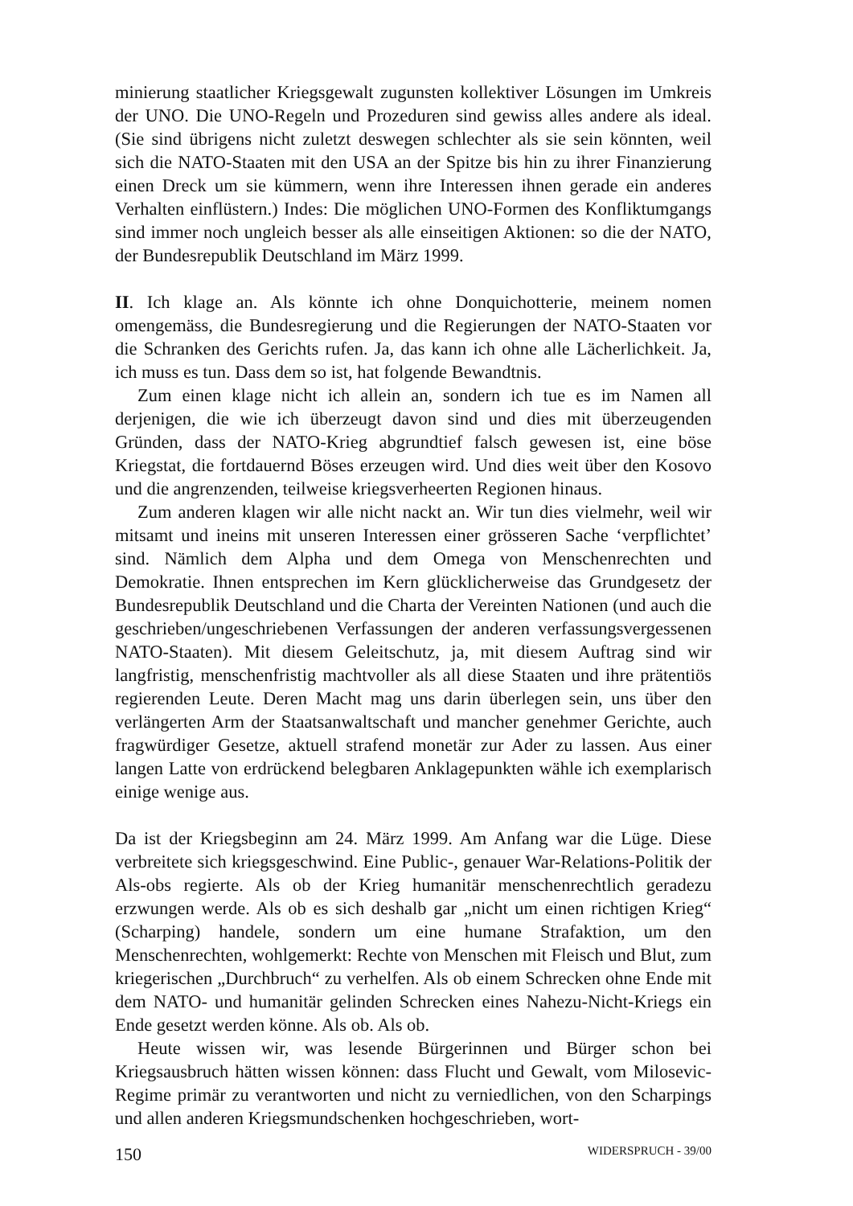minierung staatlicher Kriegsgewalt zugunsten kollektiver Lösungen im Umkreis der UNO. Die UNO-Regeln und Prozeduren sind gewiss alles andere als ideal. (Sie sind übrigens nicht zuletzt deswegen schlechter als sie sein könnten, weil sich die NATO-Staaten mit den USA an der Spitze bis hin zu ihrer Finanzierung einen Dreck um sie kümmern, wenn ihre Interessen ihnen gerade ein anderes Verhalten einflüstern.) Indes: Die möglichen UNO-Formen des Konfliktumgangs sind immer noch ungleich besser als alle einseitigen Aktionen: so die der NATO, der Bundesrepublik Deutschland im März 1999.
II. Ich klage an. Als könnte ich ohne Donquichotterie, meinem nomen omengemäss, die Bundesregierung und die Regierungen der NATO-Staaten vor die Schranken des Gerichts rufen. Ja, das kann ich ohne alle Lächerlichkeit. Ja, ich muss es tun. Dass dem so ist, hat folgende Bewandtnis.
Zum einen klage nicht ich allein an, sondern ich tue es im Namen all derjenigen, die wie ich überzeugt davon sind und dies mit überzeugenden Gründen, dass der NATO-Krieg abgrundtief falsch gewesen ist, eine böse Kriegstat, die fortdauernd Böses erzeugen wird. Und dies weit über den Kosovo und die angrenzenden, teilweise kriegsverheerten Regionen hinaus.
Zum anderen klagen wir alle nicht nackt an. Wir tun dies vielmehr, weil wir mitsamt und ineins mit unseren Interessen einer grösseren Sache ‘verpflichtet’ sind. Nämlich dem Alpha und dem Omega von Menschenrechten und Demokratie. Ihnen entsprechen im Kern glücklicherweise das Grundgesetz der Bundesrepublik Deutschland und die Charta der Vereinten Nationen (und auch die geschrieben/ungeschriebenen Verfassungen der anderen verfassungsvergessenen NATO-Staaten). Mit diesem Geleitschutz, ja, mit diesem Auftrag sind wir langfristig, menschenfristig machtvoller als all diese Staaten und ihre prätentiös regierenden Leute. Deren Macht mag uns darin überlegen sein, uns über den verlängerten Arm der Staatsanwaltschaft und mancher genehmer Gerichte, auch fragwürdiger Gesetze, aktuell strafend monetär zur Ader zu lassen. Aus einer langen Latte von erdrückend belegbaren Anklagepunkten wähle ich exemplarisch einige wenige aus.
Da ist der Kriegsbeginn am 24. März 1999. Am Anfang war die Lüge. Diese verbreitete sich kriegsgeschwind. Eine Public-, genauer War-Relations-Politik der Als-obs regierte. Als ob der Krieg humanitär menschenrechtlich geradezu erzwungen werde. Als ob es sich deshalb gar „nicht um einen richtigen Krieg“ (Scharping) handele, sondern um eine humane Strafaktion, um den Menschenrechten, wohlgemerkt: Rechte von Menschen mit Fleisch und Blut, zum kriegerischen „Durchbruch“ zu verhelfen. Als ob einem Schrecken ohne Ende mit dem NATO- und humanitär gelinden Schrecken eines Nahezu-Nicht-Kriegs ein Ende gesetzt werden könne. Als ob. Als ob.
Heute wissen wir, was lesende Bürgerinnen und Bürger schon bei Kriegsausbruch hätten wissen können: dass Flucht und Gewalt, vom Milosevic-Regime primär zu verantworten und nicht zu verniedlichen, von den Scharpings und allen anderen Kriegsmundschenken hochgeschrieben, wort-
150 WIDERSPRUCH - 39/00